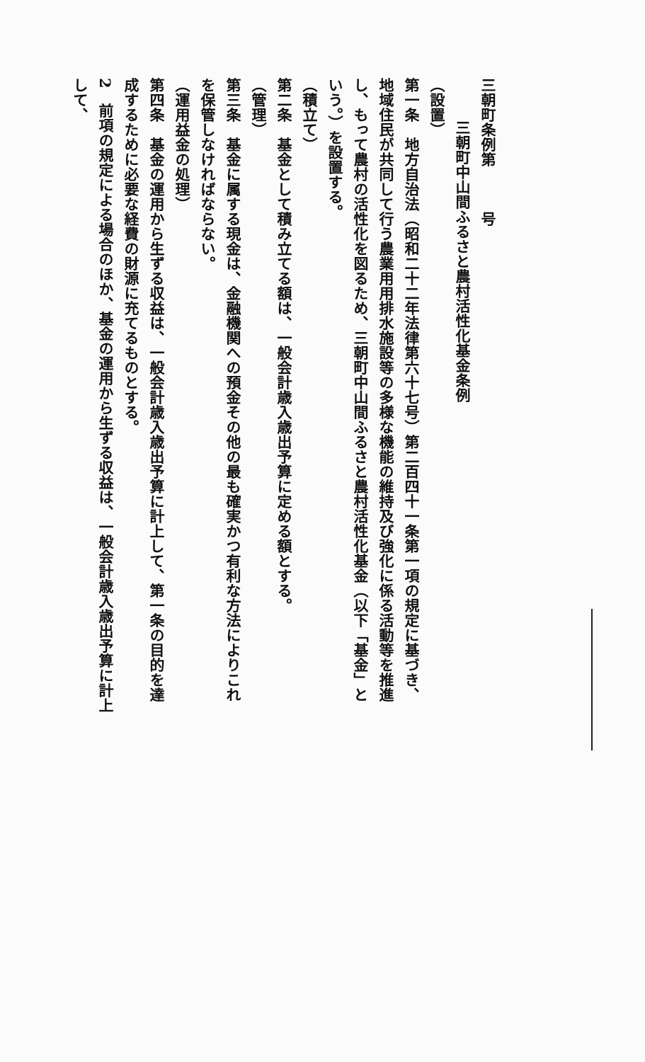三朝町条例第　　　号
三朝町中山間ふるさと農村活性化基金条例
（設置）
第一条　地方自治法（昭和二十二年法律第六十七号）第二百四十一条第一項の規定に基づき、地域住民が共同して行う農業用用排水施設等の多様な機能の維持及び強化に係る活動等を推進し、もって農村の活性化を図るため、三朝町中山間ふるさと農村活性化基金（以下「基金」という。）を設置する。
（積立て）
第二条　基金として積み立てる額は、一般会計歳入歳出予算に定める額とする。
（管理）
第三条　基金に属する現金は、金融機関への預金その他の最も確実かつ有利な方法によりこれを保管しなければならない。
（運用益金の処理）
第四条　基金の運用から生ずる収益は、一般会計歳入歳出予算に計上して、第一条の目的を達成するために必要な経費の財源に充てるものとする。
2　前項の規定による場合のほか、基金の運用から生ずる収益は、一般会計歳入歳出予算に計上して、